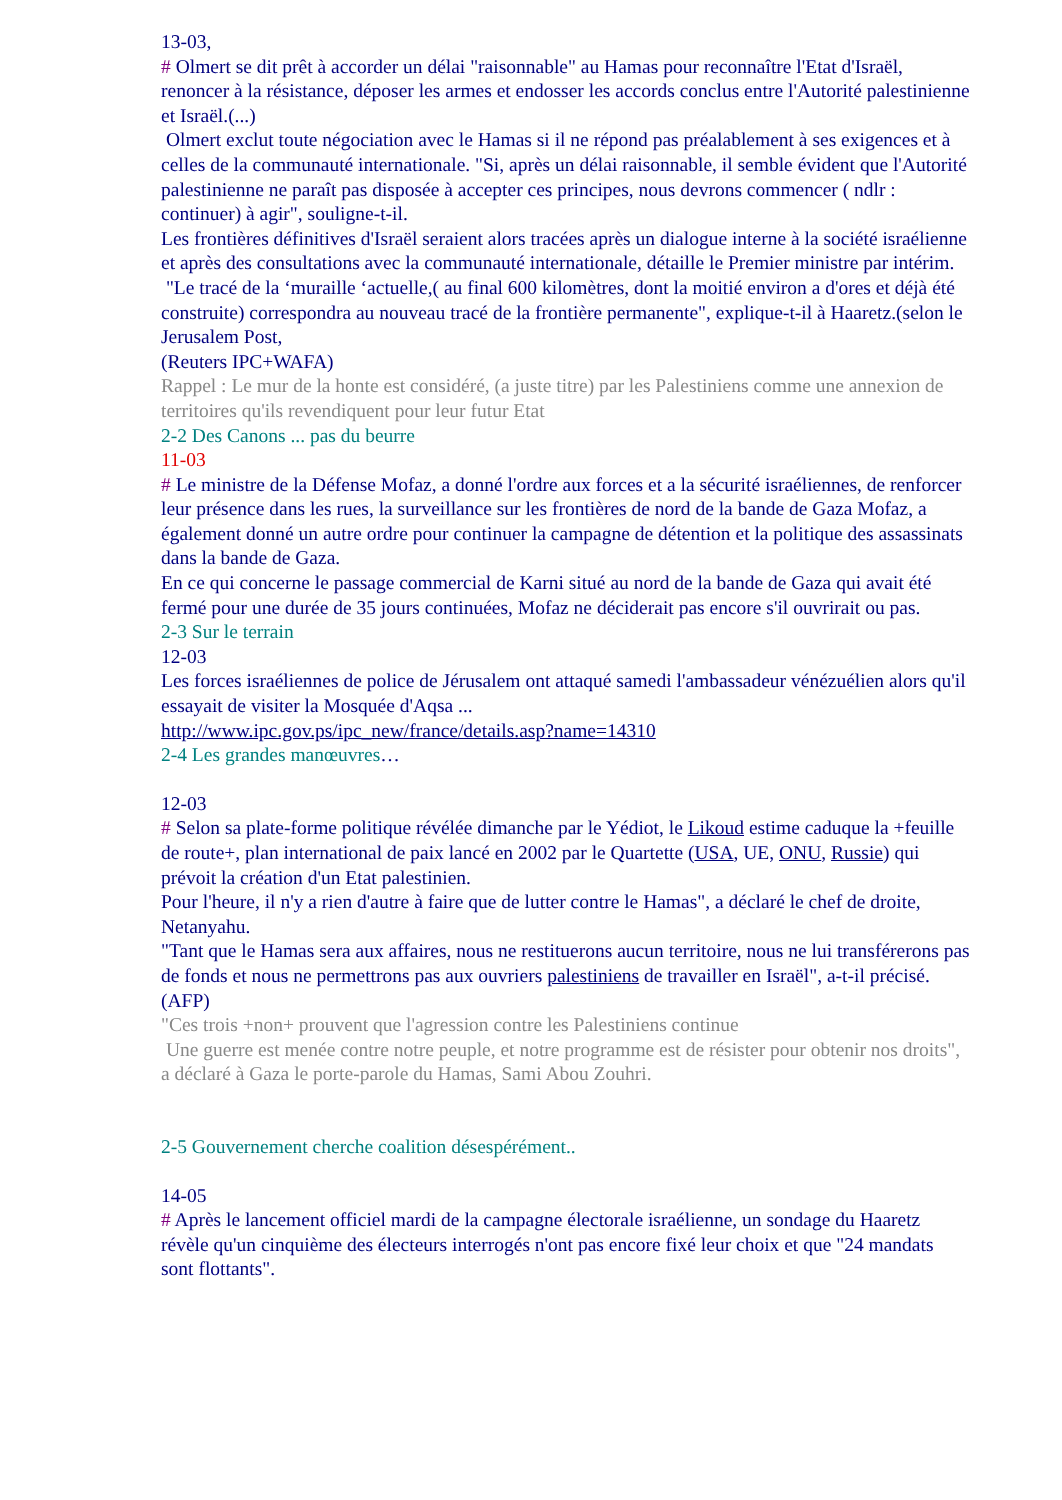13-03,
# Olmert se dit prêt à accorder un délai "raisonnable" au Hamas pour reconnaître l'Etat d'Israël, renoncer à la résistance, déposer les armes et endosser les accords conclus entre l'Autorité palestinienne et Israël.(...)
Olmert exclut toute négociation avec le Hamas si il ne répond pas préalablement à ses exigences et à celles de la communauté internationale. "Si, après un délai raisonnable, il semble évident que l'Autorité palestinienne ne paraît pas disposée à accepter ces principes, nous devrons commencer ( ndlr : continuer) à agir", souligne-t-il.
Les frontières définitives d'Israël seraient alors tracées après un dialogue interne à la société israélienne et après des consultations avec la communauté internationale, détaille le Premier ministre par intérim.
"Le tracé de la ‘muraille ‘actuelle,( au final 600 kilomètres, dont la moitié environ a d'ores et déjà été construite) correspondra au nouveau tracé de la frontière permanente", explique-t-il à Haaretz.(selon le Jerusalem Post,
(Reuters IPC+WAFA)
Rappel : Le mur de la honte est considéré, (a juste titre) par les Palestiniens comme une annexion de territoires qu'ils revendiquent pour leur futur Etat
2-2 Des Canons ... pas du beurre
11-03
# Le ministre de la Défense Mofaz, a donné l'ordre aux forces et a la sécurité israéliennes, de renforcer leur présence dans les rues, la surveillance sur les frontières de nord de la bande de Gaza Mofaz, a également donné un autre ordre pour continuer la campagne de détention et la politique des assassinats dans la bande de Gaza.
En ce qui concerne le passage commercial de Karni situé au nord de la bande de Gaza qui avait été fermé pour une durée de 35 jours continuées, Mofaz ne déciderait pas encore s'il ouvrirait ou pas.
2-3 Sur le terrain
12-03
Les forces israéliennes de police de Jérusalem ont attaqué samedi l'ambassadeur vénézuélien alors qu'il essayait de visiter la Mosquée d'Aqsa ...
http://www.ipc.gov.ps/ipc_new/france/details.asp?name=14310
2-4 Les grandes manœuvres…
12-03
# Selon sa plate-forme politique révélée dimanche par le Yédiot, le Likoud estime caduque la +feuille de route+, plan international de paix lancé en 2002 par le Quartette (USA, UE, ONU, Russie) qui prévoit la création d'un Etat palestinien.
Pour l'heure, il n'y a rien d'autre à faire que de lutter contre le Hamas", a déclaré le chef de droite, Netanyahu.
"Tant que le Hamas sera aux affaires, nous ne restituerons aucun territoire, nous ne lui transférerons pas de fonds et nous ne permettrons pas aux ouvriers palestiniens de travailler en Israël", a-t-il précisé.
(AFP)
"Ces trois +non+ prouvent que l'agression contre les Palestiniens continue
Une guerre est menée contre notre peuple, et notre programme est de résister pour obtenir nos droits", a déclaré à Gaza le porte-parole du Hamas, Sami Abou Zouhri.
2-5 Gouvernement cherche coalition désespérément..
14-05
# Après le lancement officiel mardi de la campagne électorale israélienne, un sondage du Haaretz révèle qu'un cinquième des électeurs interrogés n'ont pas encore fixé leur choix et que "24 mandats sont flottants".